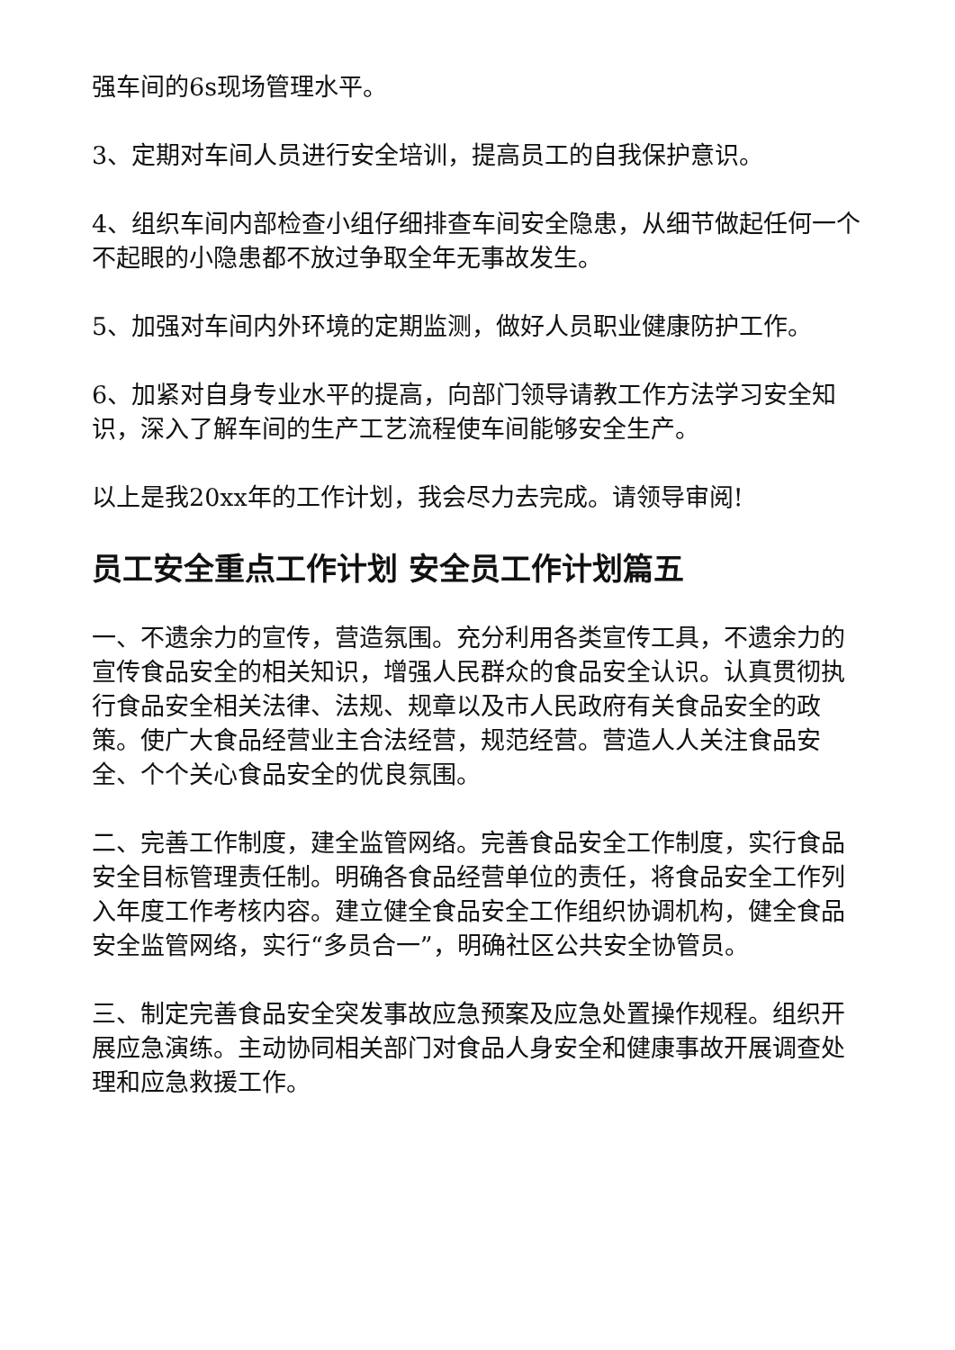强车间的6s现场管理水平。
3、定期对车间人员进行安全培训，提高员工的自我保护意识。
4、组织车间内部检查小组仔细排查车间安全隐患，从细节做起任何一个不起眼的小隐患都不放过争取全年无事故发生。
5、加强对车间内外环境的定期监测，做好人员职业健康防护工作。
6、加紧对自身专业水平的提高，向部门领导请教工作方法学习安全知识，深入了解车间的生产工艺流程使车间能够安全生产。
以上是我20xx年的工作计划，我会尽力去完成。请领导审阅!
员工安全重点工作计划 安全员工作计划篇五
一、不遗余力的宣传，营造氛围。充分利用各类宣传工具，不遗余力的宣传食品安全的相关知识，增强人民群众的食品安全认识。认真贯彻执行食品安全相关法律、法规、规章以及市人民政府有关食品安全的政策。使广大食品经营业主合法经营，规范经营。营造人人关注食品安全、个个关心食品安全的优良氛围。
二、完善工作制度，建全监管网络。完善食品安全工作制度，实行食品安全目标管理责任制。明确各食品经营单位的责任，将食品安全工作列入年度工作考核内容。建立健全食品安全工作组织协调机构，健全食品安全监管网络，实行“多员合一”，明确社区公共安全协管员。
三、制定完善食品安全突发事故应急预案及应急处置操作规程。组织开展应急演练。主动协同相关部门对食品人身安全和健康事故开展调查处理和应急救援工作。